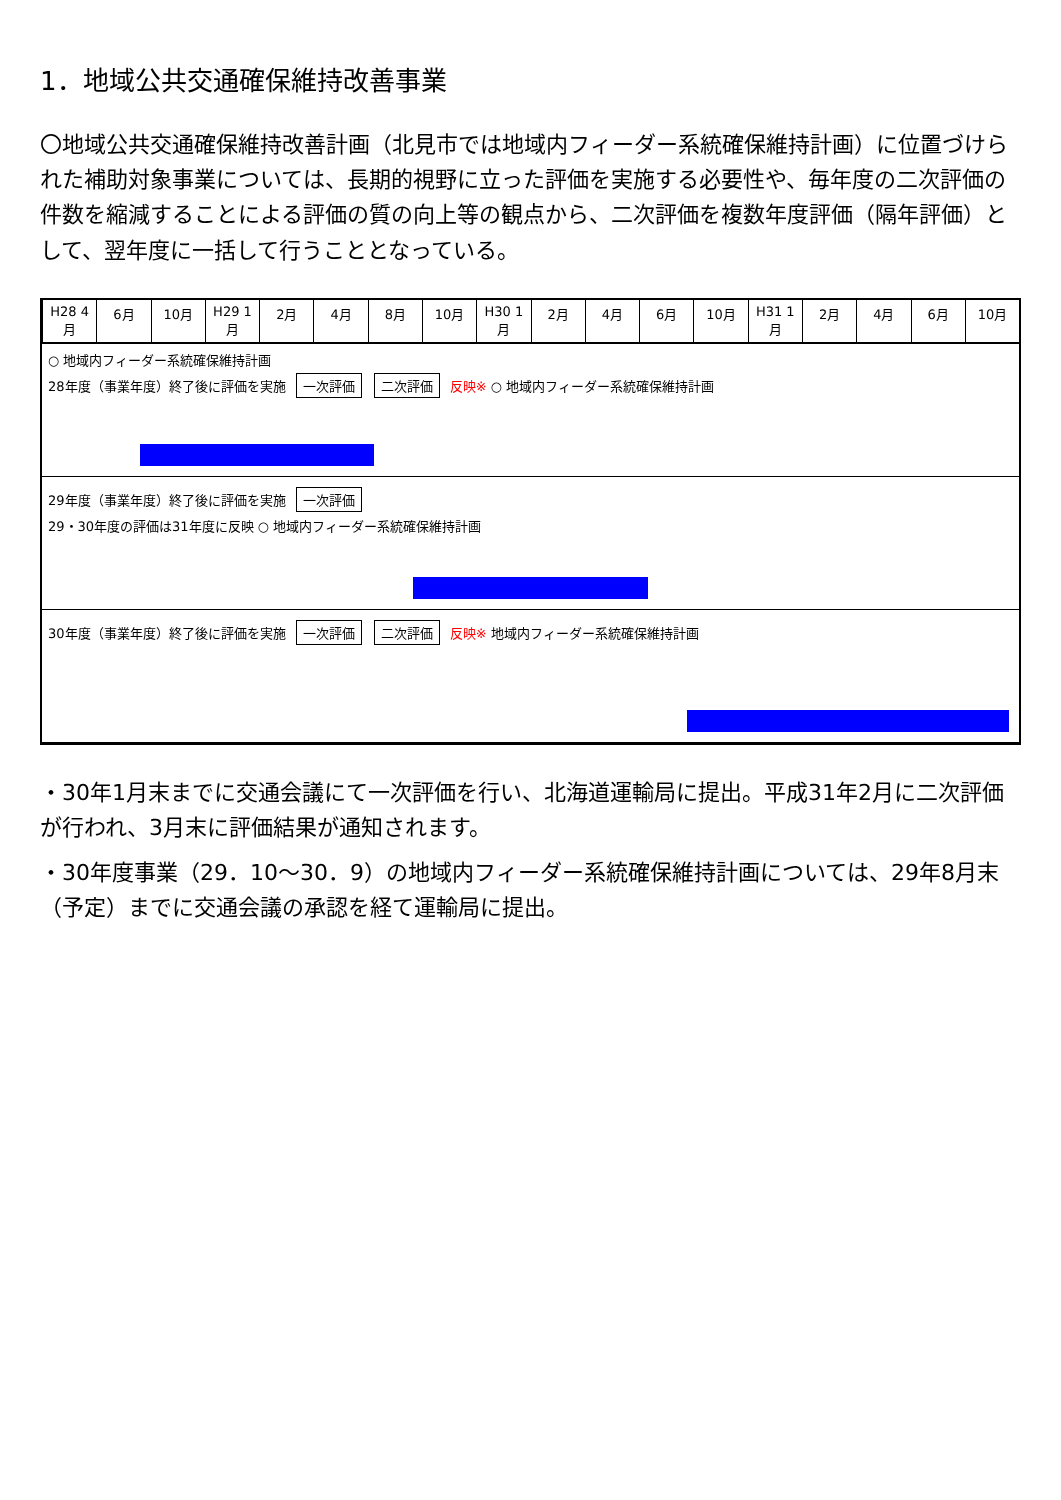1．地域公共交通確保維持改善事業
〇地域公共交通確保維持改善計画（北見市では地域内フィーダー系統確保維持計画）に位置づけられた補助対象事業については、長期的視野に立った評価を実施する必要性や、毎年度の二次評価の件数を縮減することによる評価の質の向上等の観点から、二次評価を複数年度評価（隔年評価）として、翌年度に一括して行うこととなっている。
H28 4月 6月 10月 H29 1月 2月 4月 8月 10月 H30 1月 2月 4月 6月 10月 H31 1月 2月 4月 6月 10月
○ 地域内フィーダー系統確保維持計画
28年度（事業年度）終了後に評価を実施 一次評価 二次評価 反映※ ○ 地域内フィーダー系統確保維持計画
29年度（事業年度）終了後に評価を実施 一次評価
29・30年度の評価は31年度に反映 ○ 地域内フィーダー系統確保維持計画
30年度（事業年度）終了後に評価を実施 一次評価 二次評価 反映※ 地域内フィーダー系統確保維持計画
・30年1月末までに交通会議にて一次評価を行い、北海道運輸局に提出。平成31年2月に二次評価が行われ、3月末に評価結果が通知されます。
・30年度事業（29．10～30．9）の地域内フィーダー系統確保維持計画については、29年8月末（予定）までに交通会議の承認を経て運輸局に提出。